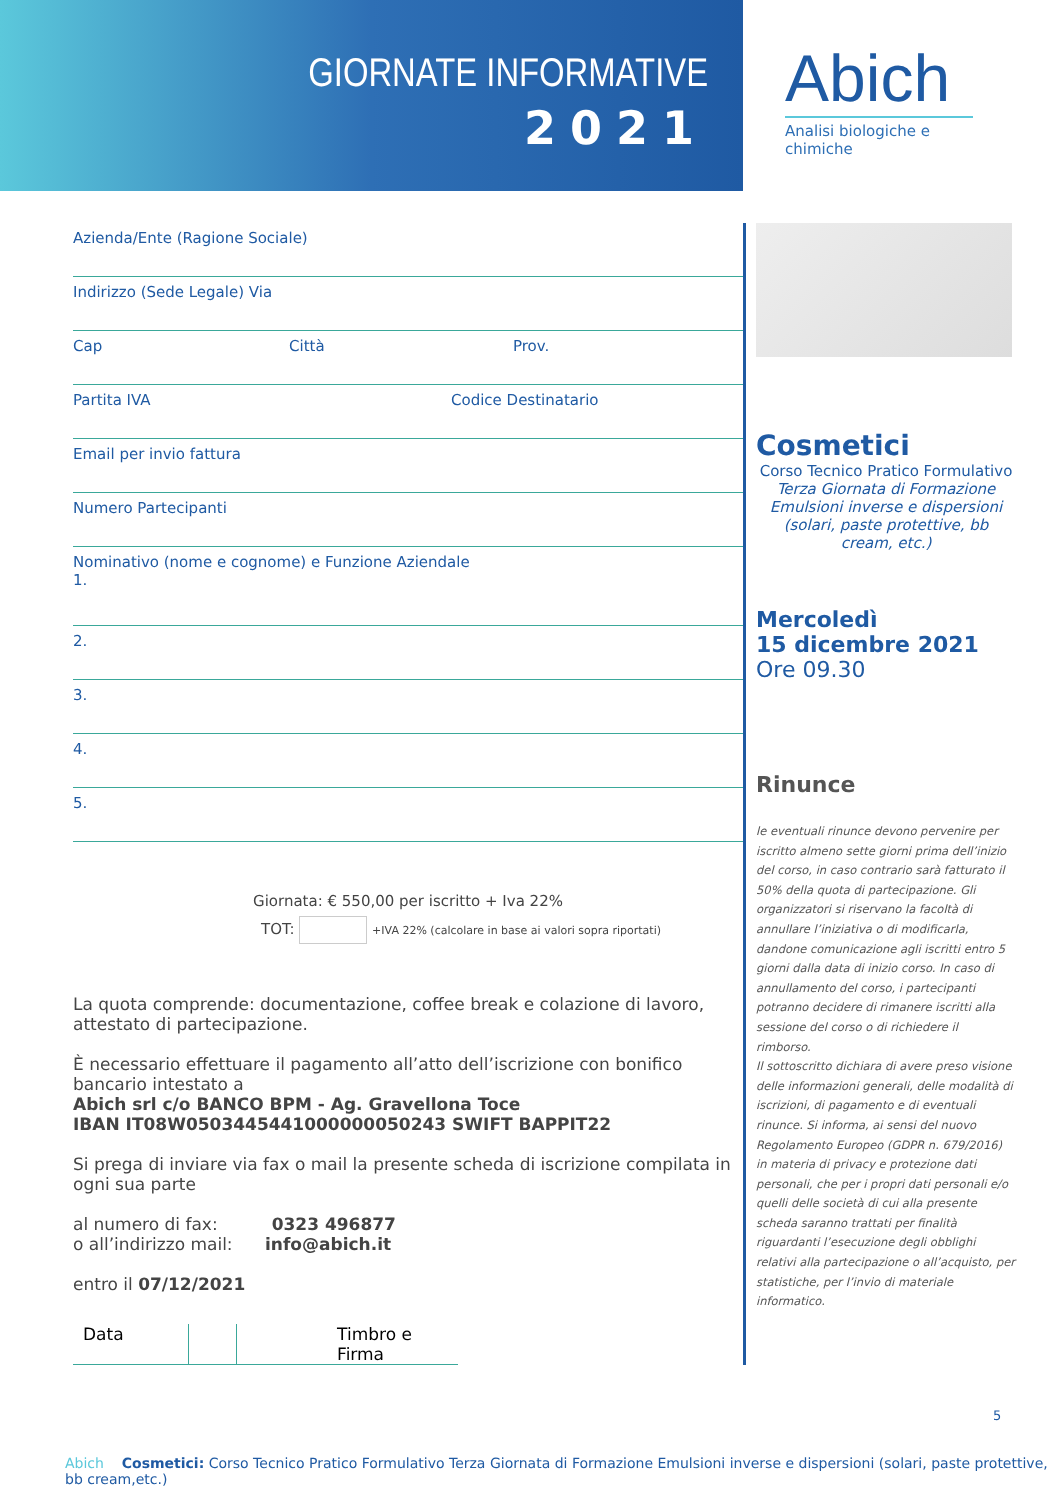GIORNATE INFORMATIVE
2021
Abich
Analisi biologiche e chimiche
Azienda/Ente (Ragione Sociale)
Indirizzo (Sede Legale) Via
Cap Città Prov.
Partita IVA Codice Destinatario
Email per invio fattura
Numero Partecipanti
Nominativo (nome e cognome) e Funzione Aziendale
1.
2.
3.
4.
5.
Giornata: € 550,00 per iscritto + Iva 22%
TOT: +IVA 22% (calcolare in base ai valori sopra riportati)
La quota comprende: documentazione, coffee break e colazione di lavoro, attestato di partecipazione.
È necessario effettuare il pagamento all’atto dell’iscrizione con bonifico bancario intestato a
Abich srl c/o BANCO BPM - Ag. Gravellona Toce
IBAN IT08W0503445441000000050243 SWIFT BAPPIT22
Si prega di inviare via fax o mail la presente scheda di iscrizione compilata in ogni sua parte
al numero di fax: 0323 496877
o all’indirizzo mail: info@abich.it
entro il 07/12/2021
Data Timbro e Firma
Cosmetici
Corso Tecnico Pratico Formulativo
Terza Giornata di Formazione
Emulsioni inverse e dispersioni
(solari, paste protettive, bb cream, etc.)
Mercoledì
15 dicembre 2021
Ore 09.30
Rinunce
le eventuali rinunce devono pervenire per iscritto almeno sette giorni prima dell’inizio del corso, in caso contrario sarà fatturato il 50% della quota di partecipazione. Gli organizzatori si riservano la facoltà di annullare l’iniziativa o di modificarla, dandone comunicazione agli iscritti entro 5 giorni dalla data di inizio corso. In caso di annullamento del corso, i partecipanti potranno decidere di rimanere iscritti alla sessione del corso o di richiedere il rimborso.
Il sottoscritto dichiara di avere preso visione delle informazioni generali, delle modalità di iscrizioni, di pagamento e di eventuali rinunce. Si informa, ai sensi del nuovo Regolamento Europeo (GDPR n. 679/2016) in materia di privacy e protezione dati personali, che per i propri dati personali e/o quelli delle società di cui alla presente scheda saranno trattati per finalità riguardanti l’esecuzione degli obblighi relativi alla partecipazione o all’acquisto, per statistiche, per l’invio di materiale informatico.
5
Abich Cosmetici: Corso Tecnico Pratico Formulativo Terza Giornata di Formazione Emulsioni inverse e dispersioni (solari, paste protettive, bb cream,etc.)